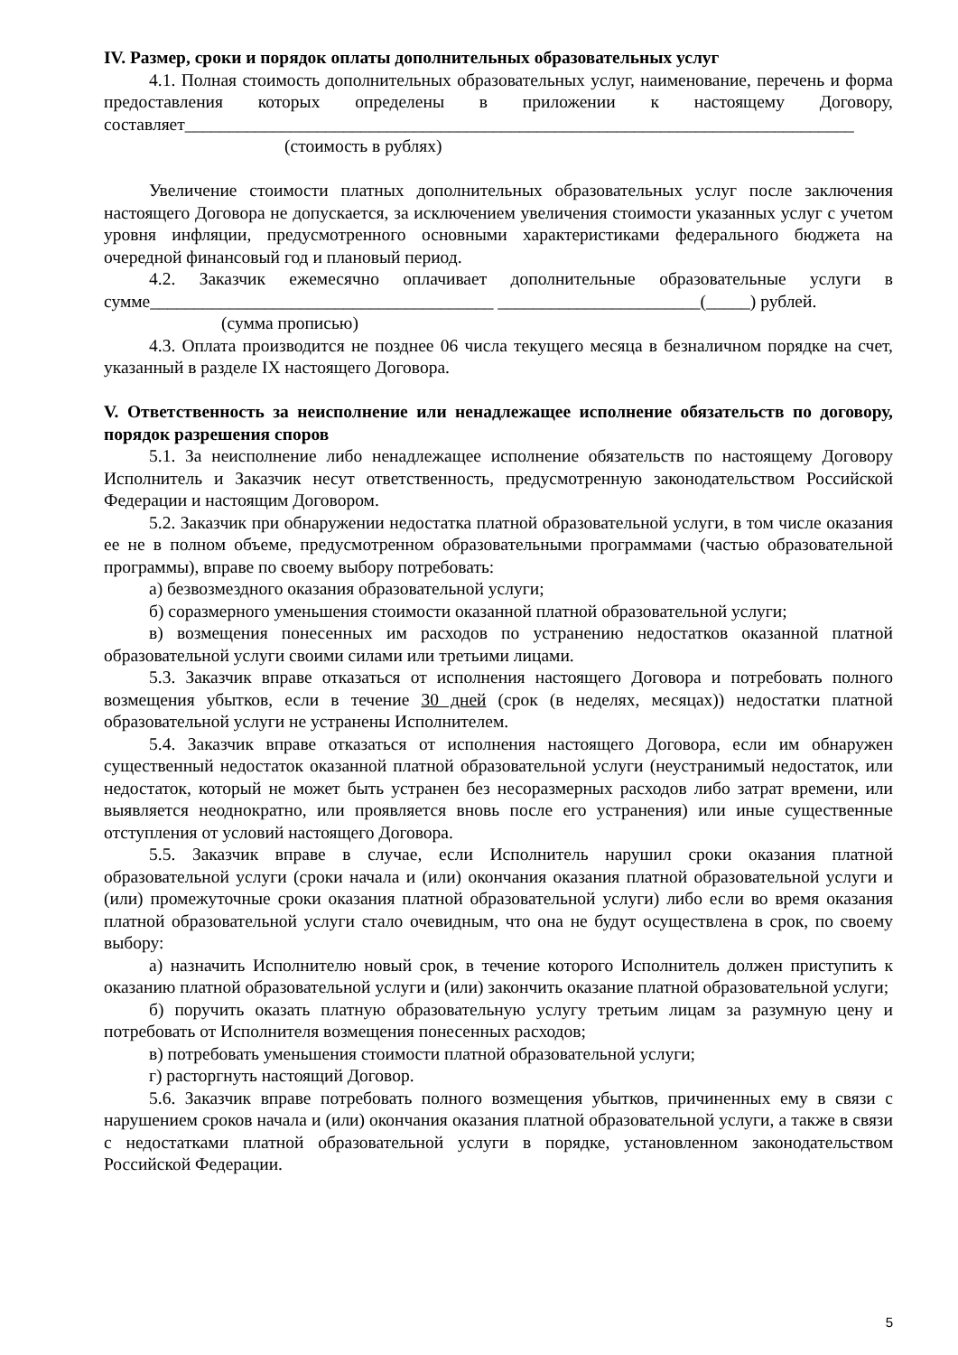IV. Размер, сроки и порядок оплаты дополнительных образовательных услуг
4.1. Полная стоимость дополнительных образовательных услуг, наименование, перечень и форма предоставления которых определены в приложении к настоящему Договору, составляет____________________________________________________________________________
(стоимость в рублях)
Увеличение стоимости платных дополнительных образовательных услуг после заключения настоящего Договора не допускается, за исключением увеличения стоимости указанных услуг с учетом уровня инфляции, предусмотренного основными характеристиками федерального бюджета на очередной финансовый год и плановый период.
4.2. Заказчик ежемесячно оплачивает дополнительные образовательные услуги в сумме_______________________________________ _______________________(_____) рублей.
(сумма прописью)
4.3. Оплата производится не позднее 06 числа текущего месяца в безналичном порядке на счет, указанный в разделе IX настоящего Договора.
V. Ответственность за неисполнение или ненадлежащее исполнение обязательств по договору, порядок разрешения споров
5.1. За неисполнение либо ненадлежащее исполнение обязательств по настоящему Договору Исполнитель и Заказчик несут ответственность, предусмотренную законодательством Российской Федерации и настоящим Договором.
5.2. Заказчик при обнаружении недостатка платной образовательной услуги, в том числе оказания ее не в полном объеме, предусмотренном образовательными программами (частью образовательной программы), вправе по своему выбору потребовать:
а) безвозмездного оказания образовательной услуги;
б) соразмерного уменьшения стоимости оказанной платной образовательной услуги;
в) возмещения понесенных им расходов по устранению недостатков оказанной платной образовательной услуги своими силами или третьими лицами.
5.3. Заказчик вправе отказаться от исполнения настоящего Договора и потребовать полного возмещения убытков, если в течение 30 дней (срок (в неделях, месяцах)) недостатки платной образовательной услуги не устранены Исполнителем.
5.4. Заказчик вправе отказаться от исполнения настоящего Договора, если им обнаружен существенный недостаток оказанной платной образовательной услуги (неустранимый недостаток, или недостаток, который не может быть устранен без несоразмерных расходов либо затрат времени, или выявляется неоднократно, или проявляется вновь после его устранения) или иные существенные отступления от условий настоящего Договора.
5.5. Заказчик вправе в случае, если Исполнитель нарушил сроки оказания платной образовательной услуги (сроки начала и (или) окончания оказания платной образовательной услуги и (или) промежуточные сроки оказания платной образовательной услуги) либо если во время оказания платной образовательной услуги стало очевидным, что она не будут осуществлена в срок, по своему выбору:
а) назначить Исполнителю новый срок, в течение которого Исполнитель должен приступить к оказанию платной образовательной услуги и (или) закончить оказание платной образовательной услуги;
б) поручить оказать платную образовательную услугу третьим лицам за разумную цену и потребовать от Исполнителя возмещения понесенных расходов;
в) потребовать уменьшения стоимости платной образовательной услуги;
г) расторгнуть настоящий Договор.
5.6. Заказчик вправе потребовать полного возмещения убытков, причиненных ему в связи с нарушением сроков начала и (или) окончания оказания платной образовательной услуги, а также в связи с недостатками платной образовательной услуги в порядке, установленном законодательством Российской Федерации.
5